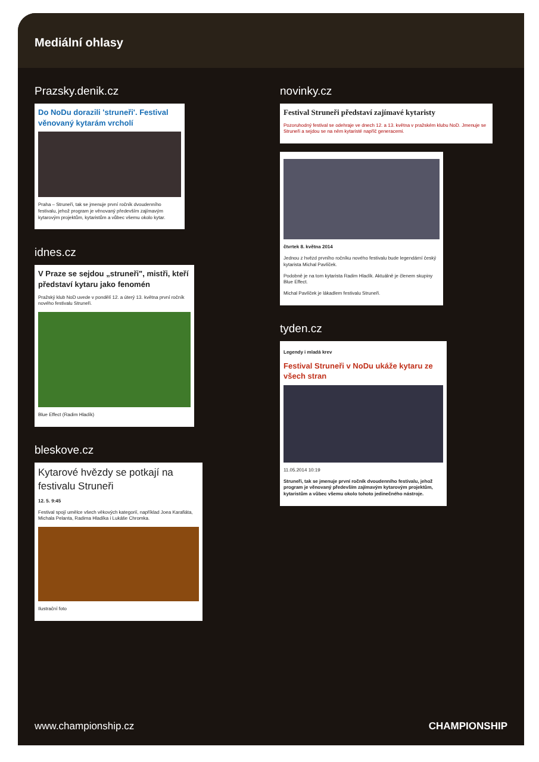Mediální ohlasy
Prazsky.denik.cz
Do NoDu dorazili 'struneři'. Festival věnovaný kytarám vrcholí
Praha – Struneři, tak se jmenuje první ročník dvoudenního festivalu, jehož program je věnovaný především zajímavým kytarovým projektům, kytaristům a vůbec všemu okolo kytar.
idnes.cz
V Praze se sejdou „struneři", mistři, kteří představí kytaru jako fenomén
Pražský klub NoD uvede v pondělí 12. a úterý 13. května první ročník nového festivalu Struneři.
Blue Effect (Radim Hladík)
bleskove.cz
Kytarové hvězdy se potkají na festivalu Struneři
12. 5. 9:45
Festival spojí umělce všech věkových kategorií, například Joea Karafiáta, Michala Pelanta, Radima Hladíka i Lukáše Chromka.
Ilustrační foto
novinky.cz
Festival Struneři představí zajímavé kytaristy
Pozoruhodný festival se odehraje ve dnech 12. a 13. května v pražském klubu NoD. Jmenuje se Struneři a sejdou se na něm kytaristé napříč generacemi.
čtvrtek 8. května 2014
Jednou z hvězd prvního ročníku nového festivalu bude legendární český kytarista Michal Pavlíček.
Podobně je na tom kytarista Radim Hladík. Aktuálně je členem skupiny Blue Effect.
Michal Pavlíček je lákadlem festivalu Struneři.
tyden.cz
Legendy i mladá krev
Festival Struneři v NoDu ukáže kytaru ze všech stran
11.05.2014 10:19
Struneři, tak se jmenuje první ročník dvoudenního festivalu, jehož program je věnovaný především zajímavým kytarovým projektům, kytaristům a vůbec všemu okolo tohoto jedinečného nástroje.
www.championship.cz CHAMPIONSHIP